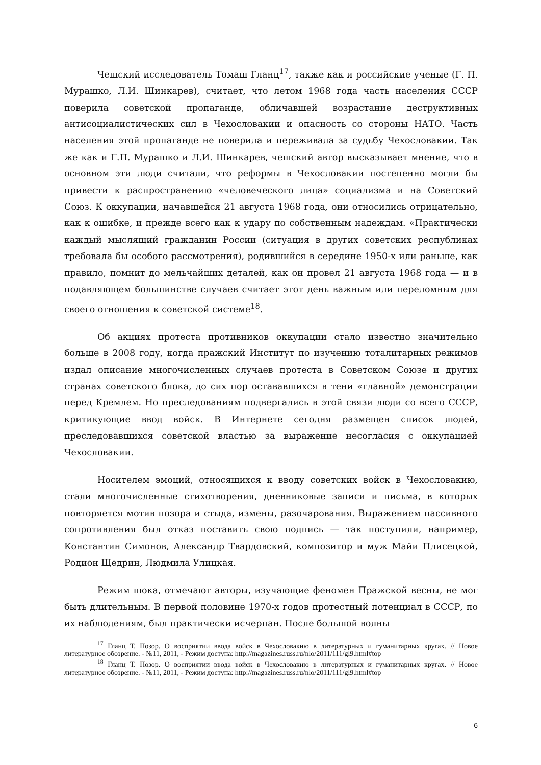Чешский исследователь Томаш Гланц<sup>17</sup>, также как и российские ученые (Г. П. Мурашко, Л.И. Шинкарев), считает, что летом 1968 года часть населения СССР поверила советской пропаганде, обличавшей возрастание деструктивных антисоциалистических сил в Чехословакии и опасность со стороны НАТО. Часть населения этой пропаганде не поверила и переживала за судьбу Чехословакии. Так же как и Г.П. Мурашко и Л.И. Шинкарев, чешский автор высказывает мнение, что в основном эти люди считали, что реформы в Чехословакии постепенно могли бы привести к распространению «человеческого лица» социализма и на Советский Союз. К оккупации, начавшейся 21 августа 1968 года, они относились отрицательно, как к ошибке, и прежде всего как к удару по собственным надеждам. «Практически каждый мыслящий гражданин России (ситуация в других советских республиках требовала бы особого рассмотрения), родившийся в середине 1950-х или раньше, как правило, помнит до мельчайших деталей, как он провел 21 августа 1968 года — и в подавляющем большинстве случаев считает этот день важным или переломным для своего отношения к советской системе<sup>18</sup>.
Об акциях протеста противников оккупации стало известно значительно больше в 2008 году, когда пражский Институт по изучению тоталитарных режимов издал описание многочисленных случаев протеста в Советском Союзе и других странах советского блока, до сих пор остававшихся в тени «главной» демонстрации перед Кремлем. Но преследованиям подвергались в этой связи люди со всего СССР, критикующие ввод войск. В Интернете сегодня размещен список людей, преследовавшихся советской властью за выражение несогласия с оккупацией Чехословакии.
Носителем эмоций, относящихся к вводу советских войск в Чехословакию, стали многочисленные стихотворения, дневниковые записи и письма, в которых повторяется мотив позора и стыда, измены, разочарования. Выражением пассивного сопротивления был отказ поставить свою подпись — так поступили, например, Константин Симонов, Александр Твардовский, композитор и муж Майи Плисецкой, Родион Щедрин, Людмила Улицкая.
Режим шока, отмечают авторы, изучающие феномен Пражской весны, не мог быть длительным. В первой половине 1970-х годов протестный потенциал в СССР, по их наблюдениям, был практически исчерпан. После большой волны
<sup>17</sup> Гланц Т. Позор. О восприятии ввода войск в Чехословакию в литературных и гуманитарных кругах. // Новое литературное обозрение. - №11, 2011, - Режим доступа: http://magazines.russ.ru/nlo/2011/111/gl9.html#top
<sup>18</sup> Гланц Т. Позор. О восприятии ввода войск в Чехословакию в литературных и гуманитарных кругах. // Новое литературное обозрение. - №11, 2011, - Режим доступа: http://magazines.russ.ru/nlo/2011/111/gl9.html#top
6